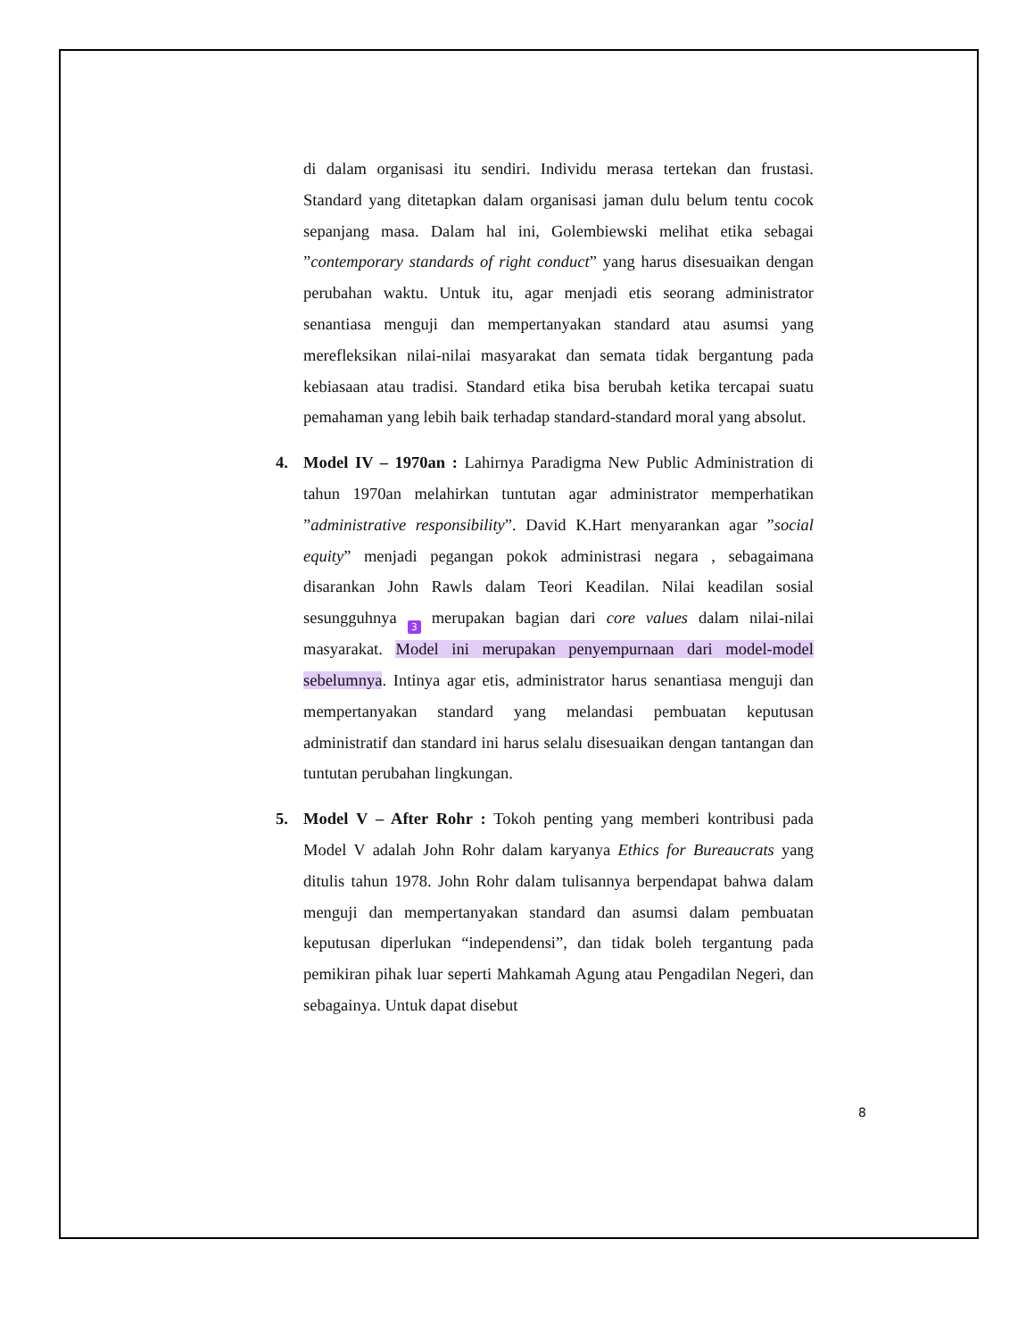di dalam organisasi itu sendiri. Individu merasa tertekan dan frustasi. Standard yang ditetapkan dalam organisasi jaman dulu belum tentu cocok sepanjang masa. Dalam hal ini, Golembiewski melihat etika sebagai ”contemporary standards of right conduct” yang harus disesuaikan dengan perubahan waktu. Untuk itu, agar menjadi etis seorang administrator senantiasa menguji dan mempertanyakan standard atau asumsi yang merefleksikan nilai-nilai masyarakat dan semata tidak bergantung pada kebiasaan atau tradisi. Standard etika bisa berubah ketika tercapai suatu pemahaman yang lebih baik terhadap standard-standard moral yang absolut.
4.
Model IV – 1970an : Lahirnya Paradigma New Public Administration di tahun 1970an melahirkan tuntutan agar administrator memperhatikan ”administrative responsibility”. David K.Hart menyarankan agar ”social equity” menjadi pegangan pokok administrasi negara , sebagaimana disarankan John Rawls dalam Teori Keadilan. Nilai keadilan sosial sesungguhnya 3 merupakan bagian dari core values dalam nilai-nilai masyarakat. Model ini merupakan penyempurnaan dari model-model sebelumnya. Intinya agar etis, administrator harus senantiasa menguji dan mempertanyakan standard yang melandasi pembuatan keputusan administratif dan standard ini harus selalu disesuaikan dengan tantangan dan tuntutan perubahan lingkungan.
5.
Model V – After Rohr : Tokoh penting yang memberi kontribusi pada Model V adalah John Rohr dalam karyanya Ethics for Bureaucrats yang ditulis tahun 1978. John Rohr dalam tulisannya berpendapat bahwa dalam menguji dan mempertanyakan standard dan asumsi dalam pembuatan keputusan diperlukan “independensi”, dan tidak boleh tergantung pada pemikiran pihak luar seperti Mahkamah Agung atau Pengadilan Negeri, dan sebagainya. Untuk dapat disebut
8